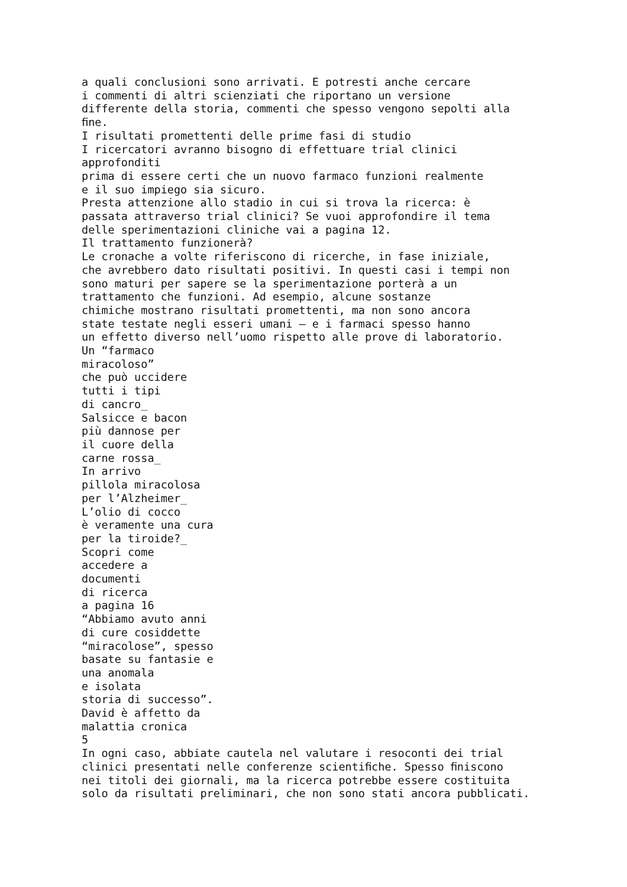a quali conclusioni sono arrivati. E potresti anche cercare i commenti di altri scienziati che riportano un versione differente della storia, commenti che spesso vengono sepolti alla ﬁne. I risultati promettenti delle prime fasi di studio I ricercatori avranno bisogno di effettuare trial clinici approfonditi prima di essere certi che un nuovo farmaco funzioni realmente e il suo impiego sia sicuro. Presta attenzione allo stadio in cui si trova la ricerca: è passata attraverso trial clinici? Se vuoi approfondire il tema delle sperimentazioni cliniche vai a pagina 12. Il trattamento funzionerà? Le cronache a volte riferiscono di ricerche, in fase iniziale, che avrebbero dato risultati positivi. In questi casi i tempi non sono maturi per sapere se la sperimentazione porterà a un trattamento che funzioni. Ad esempio, alcune sostanze chimiche mostrano risultati promettenti, ma non sono ancora state testate negli esseri umani – e i farmaci spesso hanno un effetto diverso nell’uomo rispetto alle prove di laboratorio. Un “farmaco miracoloso” che può uccidere tutti i tipi di cancro_ Salsicce e bacon più dannose per il cuore della carne rossa_ In arrivo pillola miracolosa per l’Alzheimer_ L’olio di cocco è veramente una cura per la tiroide?_ Scopri come accedere a documenti di ricerca a pagina 16 “Abbiamo avuto anni di cure cosiddette “miracolose”, spesso basate su fantasie e una anomala e isolata storia di successo”. David è affetto da malattia cronica 5 In ogni caso, abbiate cautela nel valutare i resoconti dei trial clinici presentati nelle conferenze scientiﬁche. Spesso ﬁniscono nei titoli dei giornali, ma la ricerca potrebbe essere costituita solo da risultati preliminari, che non sono stati ancora pubblicati.